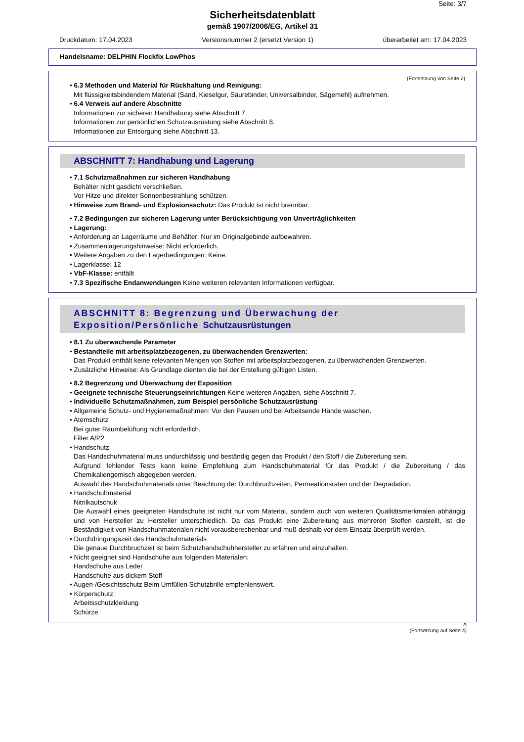Seite: 3/7
Sicherheitsdatenblatt
gemäß 1907/2006/EG, Artikel 31
Druckdatum: 17.04.2023 Versionsnummer 2 (ersetzt Version 1) überarbeitet am: 17.04.2023
Handelsname: DELPHIN Flockfix LowPhos
(Fortsetzung von Seite 2)
• 6.3 Methoden und Material für Rückhaltung und Reinigung:
Mit flüssigkeitsbindendem Material (Sand, Kieselgur, Säurebinder, Universalbinder, Sägemehl) aufnehmen.
• 6.4 Verweis auf andere Abschnitte
Informationen zur sicheren Handhabung siehe Abschnitt 7.
Informationen zur persönlichen Schutzausrüstung siehe Abschnitt 8.
Informationen zur Entsorgung siehe Abschnitt 13.
ABSCHNITT 7: Handhabung und Lagerung
• 7.1 Schutzmaßnahmen zur sicheren Handhabung
Behälter nicht gasdicht verschließen.
Vor Hitze und direkter Sonnenbestrahlung schützen.
• Hinweise zum Brand- und Explosionsschutz: Das Produkt ist nicht brennbar.
• 7.2 Bedingungen zur sicheren Lagerung unter Berücksichtigung von Unverträglichkeiten
• Lagerung:
• Anforderung an Lagerräume und Behälter: Nur im Originalgebinde aufbewahren.
• Zusammenlagerungshinweise: Nicht erforderlich.
• Weitere Angaben zu den Lagerbedingungen: Keine.
• Lagerklasse: 12
• VbF-Klasse: entfällt
• 7.3 Spezifische Endanwendungen Keine weiteren relevanten Informationen verfügbar.
ABSCHNITT 8: Begrenzung und Überwachung der Exposition/Persönliche Schutzausrüstungen
• 8.1 Zu überwachende Parameter
• Bestandteile mit arbeitsplatzbezogenen, zu überwachenden Grenzwerten:
Das Produkt enthält keine relevanten Mengen von Stoffen mit arbeitsplatzbezogenen, zu überwachenden Grenzwerten.
• Zusätzliche Hinweise: Als Grundlage dienten die bei der Erstellung gültigen Listen.
• 8.2 Begrenzung und Überwachung der Exposition
• Geeignete technische Steuerungseinrichtungen Keine weiteren Angaben, siehe Abschnitt 7.
• Individuelle Schutzmaßnahmen, zum Beispiel persönliche Schutzausrüstung
• Allgemeine Schutz- und Hygienemaßnahmen: Vor den Pausen und bei Arbeitsende Hände waschen.
• Atemschutz
Bei guter Raumbelüftung nicht erforderlich.
Filter A/P2
• Handschutz
Das Handschuhmaterial muss undurchlässig und beständig gegen das Produkt / den Stoff / die Zubereitung sein.
Aufgrund fehlender Tests kann keine Empfehlung zum Handschuhmaterial für das Produkt / die Zubereitung / das Chemikaliengemisch abgegeben werden.
Auswahl des Handschuhmaterials unter Beachtung der Durchbruchzeiten, Permeationsraten und der Degradation.
• Handschuhmaterial
Nitrilkautschuk
Die Auswahl eines geeigneten Handschuhs ist nicht nur vom Material, sondern auch von weiteren Qualitätsmerkmalen abhängig und von Hersteller zu Hersteller unterschiedlich. Da das Produkt eine Zubereitung aus mehreren Stoffen darstellt, ist die Beständigkeit von Handschuhmaterialen nicht vorausberechenbar und muß deshalb vor dem Einsatz überprüft werden.
• Durchdringungszeit des Handschuhmaterials
Die genaue Durchbruchzeit ist beim Schutzhandschuhhersteller zu erfahren und einzuhalten.
• Nicht geeignet sind Handschuhe aus folgenden Materialen:
Handschuhe aus Leder
Handschuhe aus dickem Stoff
• Augen-/Gesichtsschutz Beim Umfüllen Schutzbrille empfehlenswert.
• Körperschutz:
Arbeitsschutzkleidung
Schürze
A
(Fortsetzung auf Seite 4)